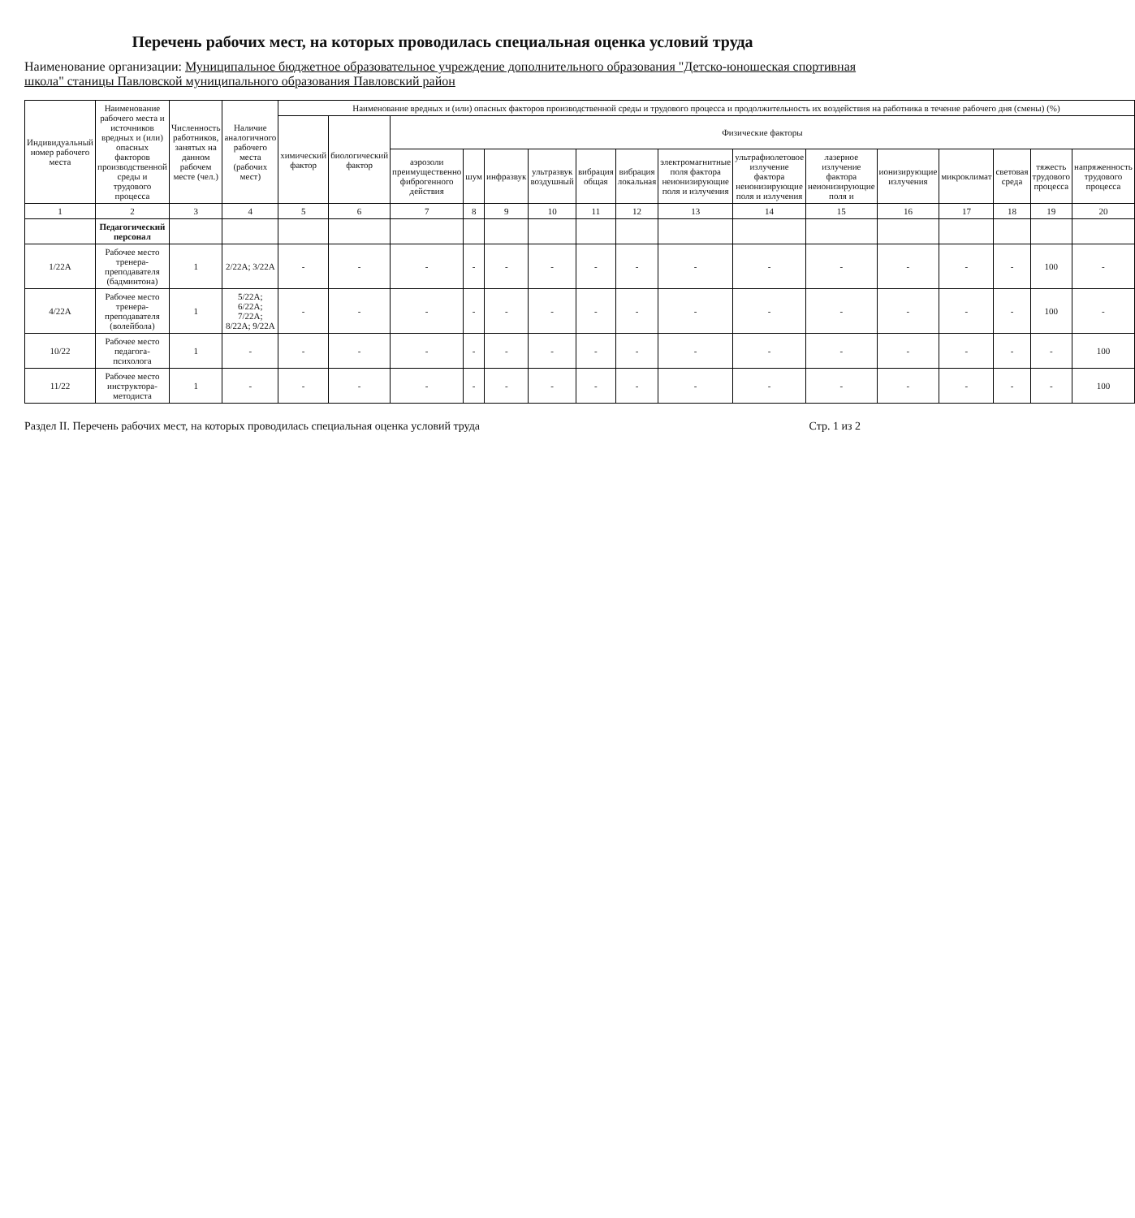Перечень рабочих мест, на которых проводилась специальная оценка условий труда
Наименование организации: Муниципальное бюджетное образовательное учреждение дополнительного образования "Детско-юношеская спортивная школа" станицы Павловской муниципального образования Павловский район
| Индивидуальный номер рабочего места | Наименование рабочего места и источников вредных и (или) опасных факторов производственной среды и трудового процесса | Численность работников, занятых на данном рабочем месте (чел.) | Наличие аналогичного рабочего места (рабочих мест) | Наименование вредных и (или) опасных факторов производственной среды и трудового процесса и продолжительность их воздействия на работника в течение рабочего дня (смены) (%) | | | | | | | | | | | | | | | |
| --- | --- | --- | --- | --- | --- | --- | --- | --- | --- | --- | --- | --- | --- | --- | --- | --- | --- | --- | --- |
| | | | | химический фактор | биологический фактор | Физические факторы | | | | | | | | | | | | | |
| | | | | | | аэрозоли преимущественно фиброгенного действия | шум | инфразвук | ультразвук воздушный | вибрация общая | вибрация локальная | электромагнитные поля фактора неионизирующие поля и излучения | ультрафиолетовое излучение фактора неионизирующие поля и излучения | лазерное излучение фактора неионизирующие поля и | ионизирующие излучения | микроклимат | световая среда | тяжесть трудового процесса | напряженность трудового процесса |
| 1 | 2 | 3 | 4 | 5 | 6 | 7 | 8 | 9 | 10 | 11 | 12 | 13 | 14 | 15 | 16 | 17 | 18 | 19 | 20 |
| | Педагогический персонал | | | | | | | | | | | | | | | | | | |
| 1/22А | Рабочее место тренера-преподавателя (бадминтона) | 1 | 2/22А; 3/22А | - | - | - | - | - | - | - | - | - | - | - | - | - | - | 100 | - |
| 4/22А | Рабочее место тренера-преподавателя (волейбола) | 1 | 5/22А; 6/22А; 7/22А; 8/22А; 9/22А | - | - | - | - | - | - | - | - | - | - | - | - | - | - | 100 | - |
| 10/22 | Рабочее место педагога-психолога | 1 | - | - | - | - | - | - | - | - | - | - | - | - | - | - | - | - | 100 |
| 11/22 | Рабочее место инструктора-методиста | 1 | - | - | - | - | - | - | - | - | - | - | - | - | - | - | - | - | 100 |
Раздел II. Перечень рабочих мест, на которых проводилась специальная оценка условий труда Стр. 1 из 2